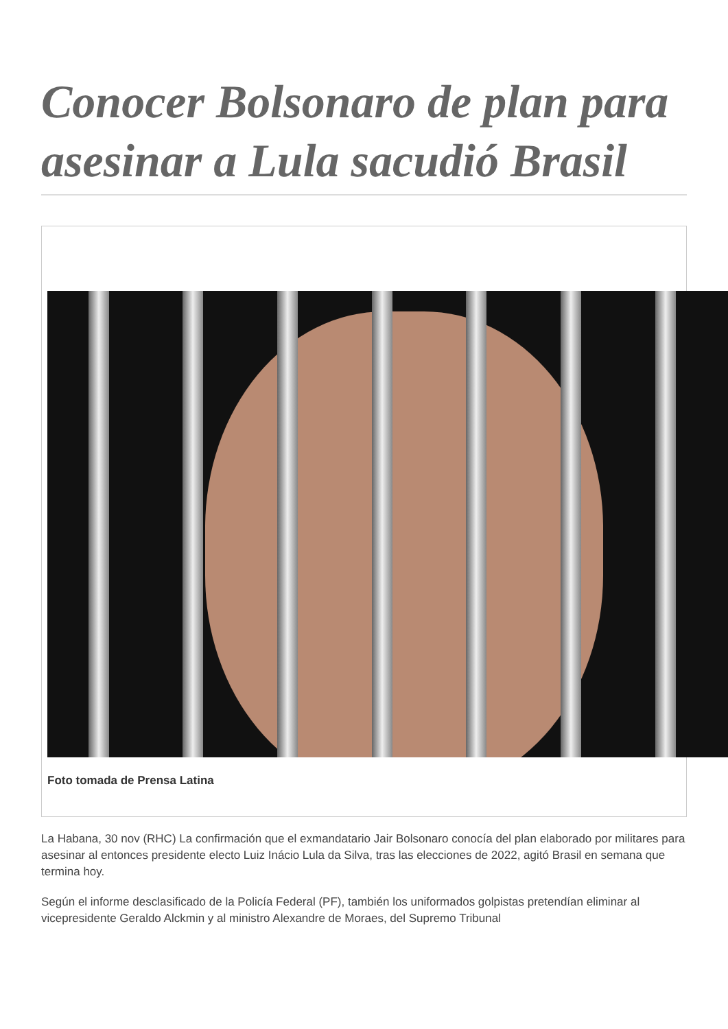Conocer Bolsonaro de plan para asesinar a Lula sacudió Brasil
Foto tomada de Prensa Latina
La Habana, 30 nov (RHC) La confirmación que el exmandatario Jair Bolsonaro conocía del plan elaborado por militares para asesinar al entonces presidente electo Luiz Inácio Lula da Silva, tras las elecciones de 2022, agitó Brasil en semana que termina hoy.
Según el informe desclasificado de la Policía Federal (PF), también los uniformados golpistas pretendían eliminar al vicepresidente Geraldo Alckmin y al ministro Alexandre de Moraes, del Supremo Tribunal